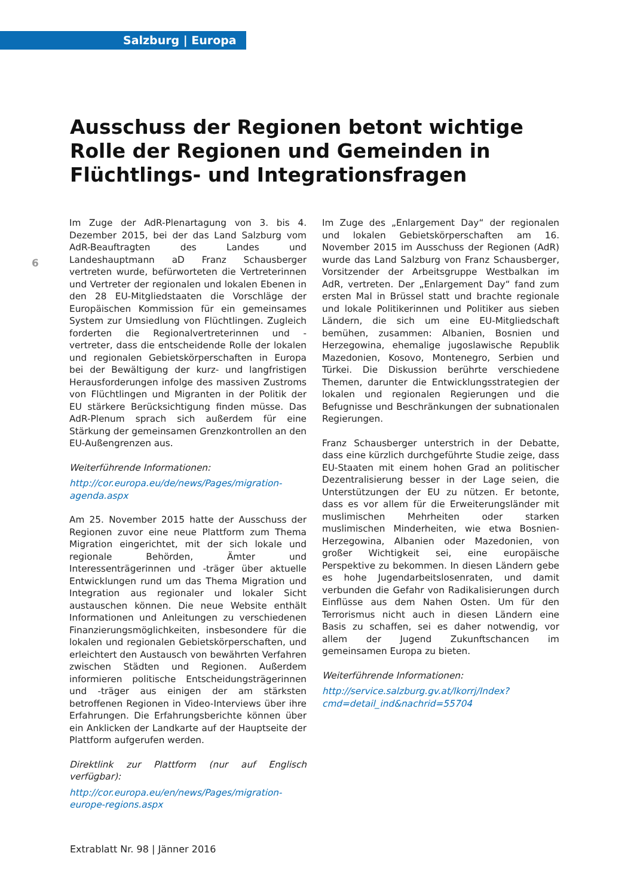Salzburg | Europa
6
Ausschuss der Regionen betont wichtige Rolle der Regionen und Gemeinden in Flüchtlings- und Integrationsfragen
Im Zuge der AdR-Plenartagung von 3. bis 4. Dezember 2015, bei der das Land Salzburg vom AdR-Beauftragten des Landes und Landeshauptmann aD Franz Schausberger vertreten wurde, befürworteten die Vertreterinnen und Vertreter der regionalen und lokalen Ebenen in den 28 EU-Mitgliedstaaten die Vorschläge der Europäischen Kommission für ein gemeinsames System zur Umsiedlung von Flüchtlingen. Zugleich forderten die Regionalvertreterinnen und -vertreter, dass die entscheidende Rolle der lokalen und regionalen Gebietskörperschaften in Europa bei der Bewältigung der kurz- und langfristigen Herausforderungen infolge des massiven Zustroms von Flüchtlingen und Migranten in der Politik der EU stärkere Berücksichtigung finden müsse. Das AdR-Plenum sprach sich außerdem für eine Stärkung der gemeinsamen Grenzkontrollen an den EU-Außengrenzen aus.
Weiterführende Informationen:
http://cor.europa.eu/de/news/Pages/migration-agenda.aspx
Am 25. November 2015 hatte der Ausschuss der Regionen zuvor eine neue Plattform zum Thema Migration eingerichtet, mit der sich lokale und regionale Behörden, Ämter und Interessenträgerinnen und -träger über aktuelle Entwicklungen rund um das Thema Migration und Integration aus regionaler und lokaler Sicht austauschen können. Die neue Website enthält Informationen und Anleitungen zu verschiedenen Finanzierungsmöglichkeiten, insbesondere für die lokalen und regionalen Gebietskörperschaften, und erleichtert den Austausch von bewährten Verfahren zwischen Städten und Regionen. Außerdem informieren politische Entscheidungsträgerinnen und -träger aus einigen der am stärksten betroffenen Regionen in Video-Interviews über ihre Erfahrungen. Die Erfahrungsberichte können über ein Anklicken der Landkarte auf der Hauptseite der Plattform aufgerufen werden.
Direktlink zur Plattform (nur auf Englisch verfügbar):
http://cor.europa.eu/en/news/Pages/migration-europe-regions.aspx
Im Zuge des „Enlargement Day“ der regionalen und lokalen Gebietskörperschaften am 16. November 2015 im Ausschuss der Regionen (AdR) wurde das Land Salzburg von Franz Schausberger, Vorsitzender der Arbeitsgruppe Westbalkan im AdR, vertreten. Der „Enlargement Day“ fand zum ersten Mal in Brüssel statt und brachte regionale und lokale Politikerinnen und Politiker aus sieben Ländern, die sich um eine EU-Mitgliedschaft bemühen, zusammen: Albanien, Bosnien und Herzegowina, ehemalige jugoslawische Republik Mazedonien, Kosovo, Montenegro, Serbien und Türkei. Die Diskussion berührte verschiedene Themen, darunter die Entwicklungsstrategien der lokalen und regionalen Regierungen und die Befugnisse und Beschränkungen der subnationalen Regierungen.
Franz Schausberger unterstrich in der Debatte, dass eine kürzlich durchgeführte Studie zeige, dass EU-Staaten mit einem hohen Grad an politischer Dezentralisierung besser in der Lage seien, die Unterstützungen der EU zu nützen. Er betonte, dass es vor allem für die Erweiterungsländer mit muslimischen Mehrheiten oder starken muslimischen Minderheiten, wie etwa Bosnien-Herzegowina, Albanien oder Mazedonien, von großer Wichtigkeit sei, eine europäische Perspektive zu bekommen. In diesen Ländern gebe es hohe Jugendarbeitslosenraten, und damit verbunden die Gefahr von Radikalisierungen durch Einflüsse aus dem Nahen Osten. Um für den Terrorismus nicht auch in diesen Ländern eine Basis zu schaffen, sei es daher notwendig, vor allem der Jugend Zukunftschancen im gemeinsamen Europa zu bieten.
Weiterführende Informationen:
http://service.salzburg.gv.at/lkorrj/Index?cmd=detail_ind&nachrid=55704
Extrablatt Nr. 98 | Jänner 2016